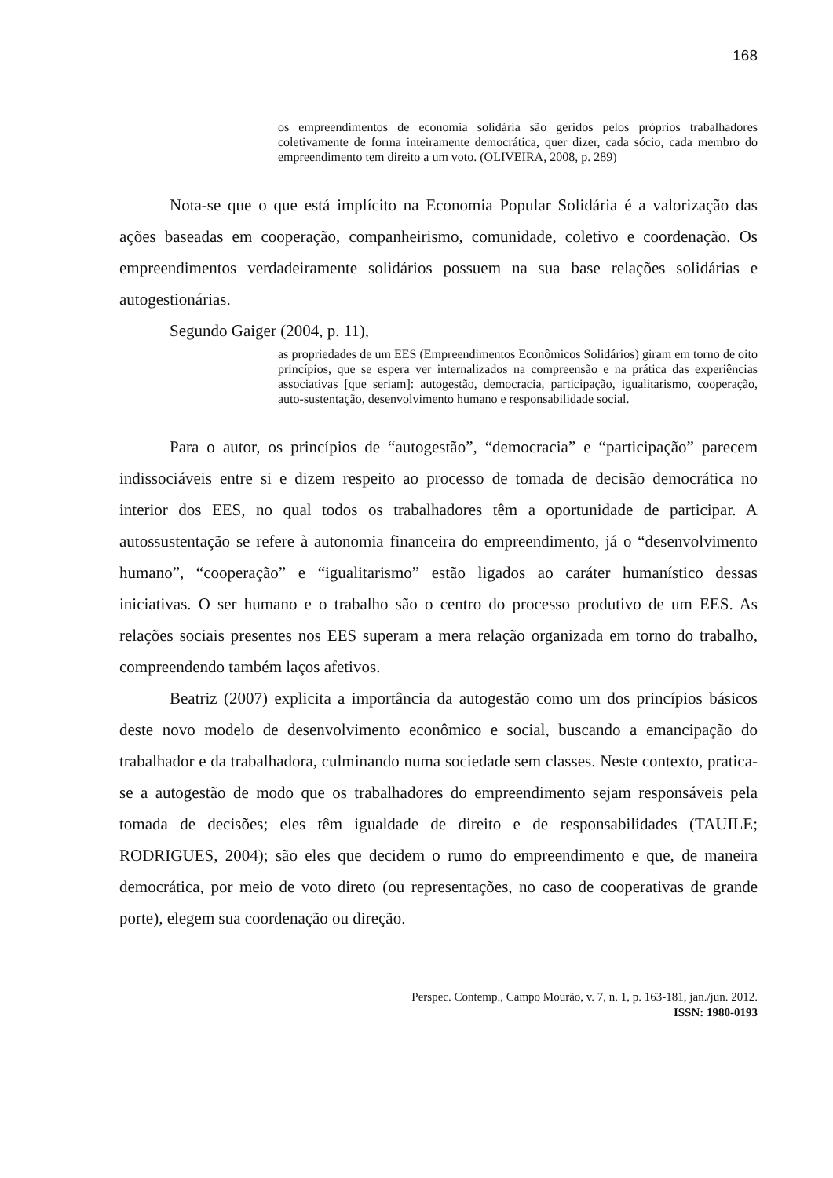168
os empreendimentos de economia solidária são geridos pelos próprios trabalhadores coletivamente de forma inteiramente democrática, quer dizer, cada sócio, cada membro do empreendimento tem direito a um voto. (OLIVEIRA, 2008, p. 289)
Nota-se que o que está implícito na Economia Popular Solidária é a valorização das ações baseadas em cooperação, companheirismo, comunidade, coletivo e coordenação. Os empreendimentos verdadeiramente solidários possuem na sua base relações solidárias e autogestionárias.
Segundo Gaiger (2004, p. 11),
as propriedades de um EES (Empreendimentos Econômicos Solidários) giram em torno de oito princípios, que se espera ver internalizados na compreensão e na prática das experiências associativas [que seriam]: autogestão, democracia, participação, igualitarismo, cooperação, auto-sustentação, desenvolvimento humano e responsabilidade social.
Para o autor, os princípios de “autogestão”, “democracia” e “participação” parecem indissociáveis entre si e dizem respeito ao processo de tomada de decisão democrática no interior dos EES, no qual todos os trabalhadores têm a oportunidade de participar. A autossustentação se refere à autonomia financeira do empreendimento, já o “desenvolvimento humano”, “cooperação” e “igualitarismo” estão ligados ao caráter humanístico dessas iniciativas. O ser humano e o trabalho são o centro do processo produtivo de um EES. As relações sociais presentes nos EES superam a mera relação organizada em torno do trabalho, compreendendo também laços afetivos.
Beatriz (2007) explicita a importância da autogestão como um dos princípios básicos deste novo modelo de desenvolvimento econômico e social, buscando a emancipação do trabalhador e da trabalhadora, culminando numa sociedade sem classes. Neste contexto, pratica-se a autogestão de modo que os trabalhadores do empreendimento sejam responsáveis pela tomada de decisões; eles têm igualdade de direito e de responsabilidades (TAUILE; RODRIGUES, 2004); são eles que decidem o rumo do empreendimento e que, de maneira democrática, por meio de voto direto (ou representações, no caso de cooperativas de grande porte), elegem sua coordenação ou direção.
Perspec. Contemp., Campo Mourão, v. 7, n. 1, p. 163-181, jan./jun. 2012.
ISSN: 1980-0193